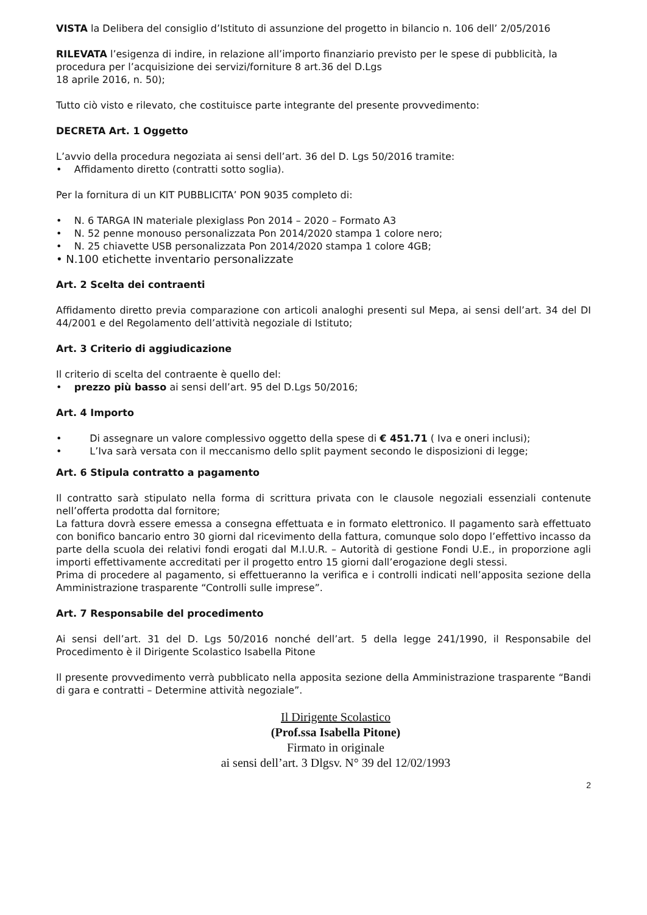VISTA la Delibera del consiglio d’Istituto di assunzione del progetto in bilancio n. 106 dell’ 2/05/2016
RILEVATA l’esigenza di indire, in relazione all’importo finanziario previsto per le spese di pubblicità, la procedura per l’acquisizione dei servizi/forniture 8 art.36 del D.Lgs
18 aprile 2016, n. 50);
Tutto ciò visto e rilevato, che costituisce parte integrante del presente provvedimento:
DECRETA Art. 1 Oggetto
L’avvio della procedura negoziata ai sensi dell’art. 36 del D. Lgs 50/2016 tramite:
• Affidamento diretto (contratti sotto soglia).
Per la fornitura di un KIT PUBBLICITA’ PON 9035 completo di:
• N. 6 TARGA IN materiale plexiglass Pon 2014 – 2020 – Formato A3
• N. 52 penne monouso personalizzata Pon 2014/2020 stampa 1 colore nero;
• N. 25 chiavette USB personalizzata Pon 2014/2020 stampa 1 colore 4GB;
• N.100 etichette inventario personalizzate
Art. 2 Scelta dei contraenti
Affidamento diretto previa comparazione con articoli analoghi presenti sul Mepa, ai sensi dell’art. 34 del DI 44/2001 e del Regolamento dell’attività negoziale di Istituto;
Art. 3 Criterio di aggiudicazione
Il criterio di scelta del contraente è quello del:
• prezzo più basso ai sensi dell’art. 95 del D.Lgs 50/2016;
Art. 4 Importo
• Di assegnare un valore complessivo oggetto della spese di € 451.71 ( Iva e oneri inclusi);
• L’Iva sarà versata con il meccanismo dello split payment secondo le disposizioni di legge;
Art. 6 Stipula contratto a pagamento
Il contratto sarà stipulato nella forma di scrittura privata con le clausole negoziali essenziali contenute nell’offerta prodotta dal fornitore;
La fattura dovrà essere emessa a consegna effettuata e in formato elettronico. Il pagamento sarà effettuato con bonifico bancario entro 30 giorni dal ricevimento della fattura, comunque solo dopo l’effettivo incasso da parte della scuola dei relativi fondi erogati dal M.I.U.R. – Autorità di gestione Fondi U.E., in proporzione agli importi effettivamente accreditati per il progetto entro 15 giorni dall’erogazione degli stessi.
Prima di procedere al pagamento, si effettueranno la verifica e i controlli indicati nell’apposita sezione della Amministrazione trasparente “Controlli sulle imprese”.
Art. 7 Responsabile del procedimento
Ai sensi dell’art. 31 del D. Lgs 50/2016 nonché dell’art. 5 della legge 241/1990, il Responsabile del Procedimento è il Dirigente Scolastico Isabella Pitone
Il presente provvedimento verrà pubblicato nella apposita sezione della Amministrazione trasparente “Bandi di gara e contratti – Determine attività negoziale”.
Il Dirigente Scolastico
(Prof.ssa Isabella Pitone)
Firmato in originale
ai sensi dell’art. 3 Dlgsv. N° 39 del 12/02/1993
2